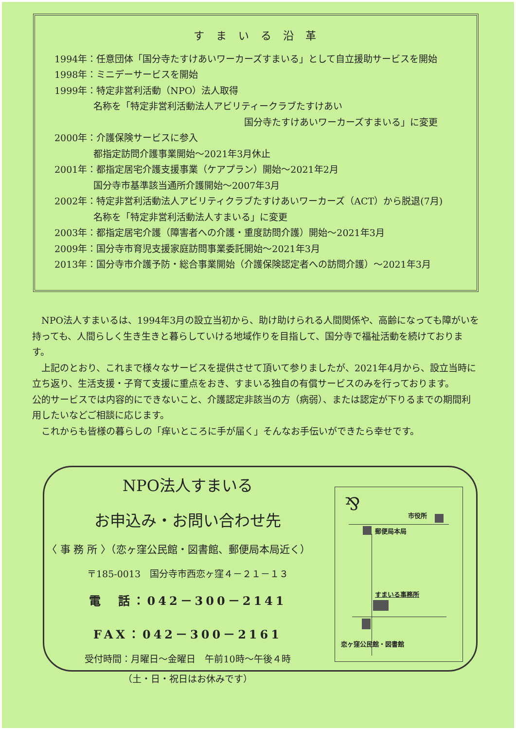すまいる沿革
1994年：任意団体「国分寺たすけあいワーカーズすまいる」として自立援助サービスを開始
1998年：ミニデーサービスを開始
1999年：特定非営利活動（NPO）法人取得
名称を「特定非営利活動法人アビリティークラブたすけあい
国分寺たすけあいワーカーズすまいる」に変更
2000年：介護保険サービスに参入
都指定訪問介護事業開始～2021年3月休止
2001年：都指定居宅介護支援事業（ケアプラン）開始～2021年2月
国分寺市基準該当通所介護開始～2007年3月
2002年：特定非営利活動法人アビリティクラブたすけあいワーカーズ（ACT）から脱退(7月)
名称を「特定非営利活動法人すまいる」に変更
2003年：都指定居宅介護（障害者への介護・重度訪問介護）開始～2021年3月
2009年：国分寺市育児支援家庭訪問事業委託開始～2021年3月
2013年：国分寺市介護予防・総合事業開始（介護保険認定者への訪問介護）～2021年3月
　NPO法人すまいるは、1994年3月の設立当初から、助け助けられる人間関係や、高齢になっても障がいを持っても、人間らしく生き生きと暮らしていける地域作りを目指して、国分寺で福祉活動を続けております。
　上記のとおり、これまで様々なサービスを提供させて頂いて参りましたが、2021年4月から、設立当時に立ち返り、生活支援・子育て支援に重点をおき、すまいる独自の有償サービスのみを行っております。
公的サービスでは内容的にできないこと、介護認定非該当の方（病弱）、または認定が下りるまでの期間利用したいなどご相談に応じます。
　これからも皆様の暮らしの「痒いところに手が届く」そんなお手伝いができたら幸せです。
NPO法人すまいる
お申込み・お問い合わせ先
〈 事 務 所 〉（恋ヶ窪公民館・図書館、郵便局本局近く）
〒185-0013　国分寺市西恋ヶ窪４－２１－１３
電　話：042－300－2141
FAX：042－300－2161
受付時間：月曜日～金曜日　午前10時～午後４時
（土・日・祝日はお休みです）
⅋ 市役所
郵便局本局
すまいる事務所
恋ヶ窪公民館・図書館